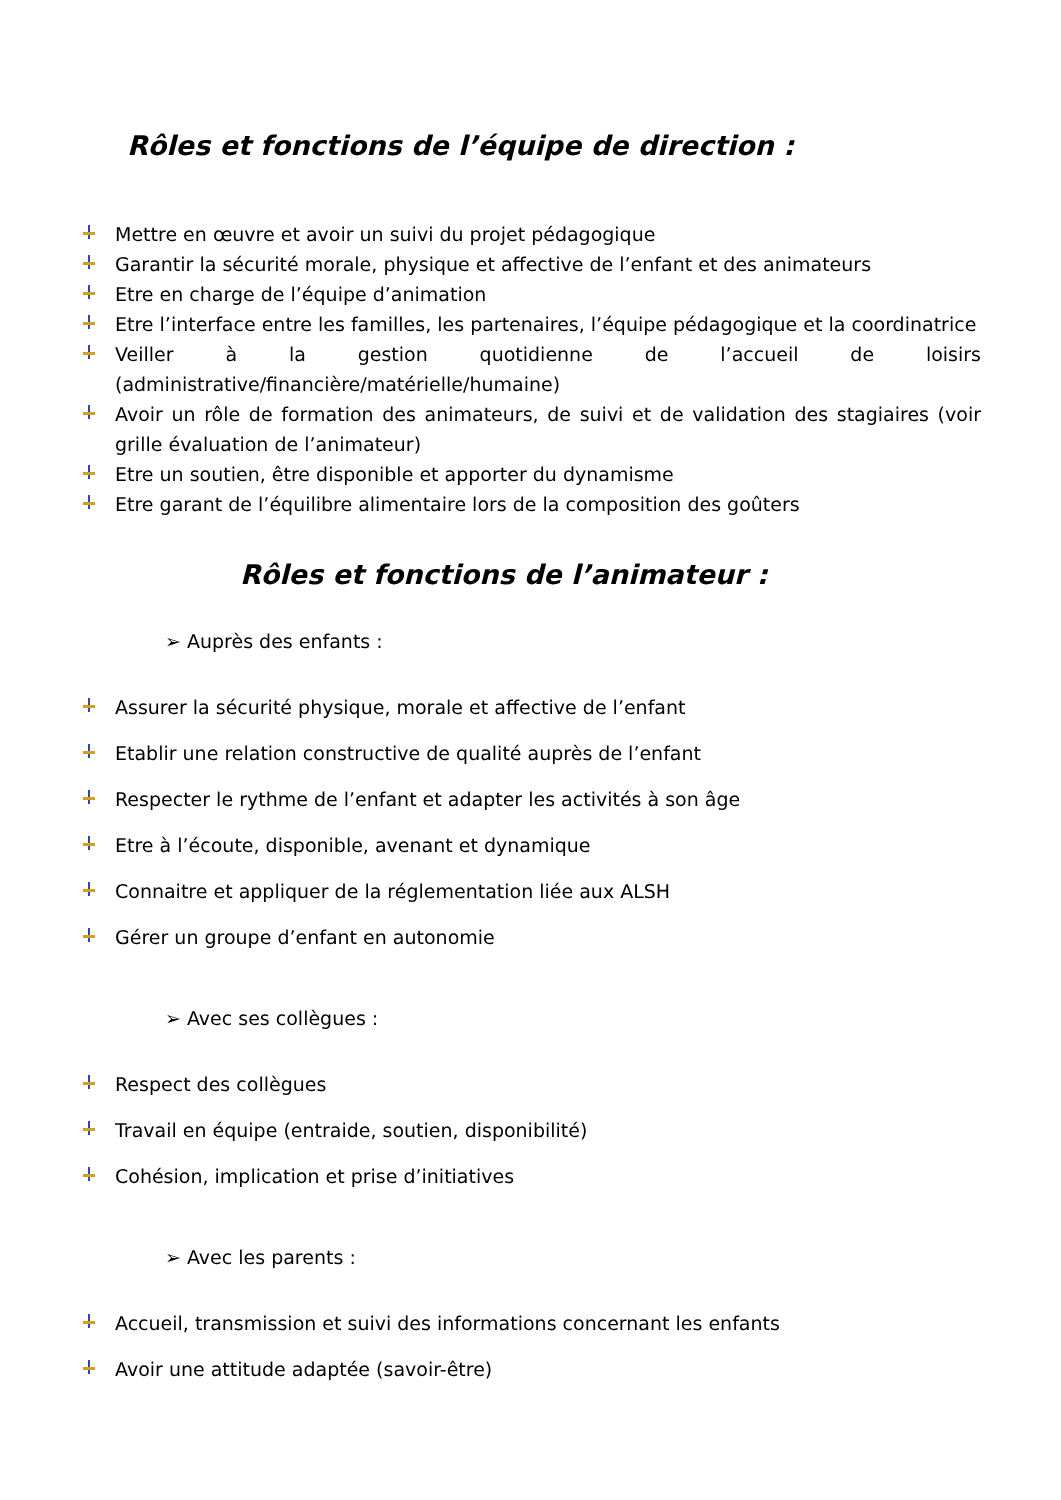Rôles et fonctions de l’équipe de direction :
Mettre en œuvre et avoir un suivi du projet pédagogique
Garantir la sécurité morale, physique et affective de l’enfant et des animateurs
Etre en charge de l’équipe d’animation
Etre l’interface entre les familles, les partenaires, l’équipe pédagogique et la coordinatrice
Veiller à la gestion quotidienne de l’accueil de loisirs (administrative/financière/matérielle/humaine)
Avoir un rôle de formation des animateurs, de suivi et de validation des stagiaires (voir grille évaluation de l’animateur)
Etre un soutien, être disponible et apporter du dynamisme
Etre garant de l’équilibre alimentaire lors de la composition des goûters
Rôles et fonctions de l’animateur :
➢ Auprès des enfants :
Assurer la sécurité physique, morale et affective de l’enfant
Etablir une relation constructive de qualité auprès de l’enfant
Respecter le rythme de l’enfant et adapter les activités à son âge
Etre à l’écoute, disponible, avenant et dynamique
Connaitre et appliquer de la réglementation liée aux ALSH
Gérer un groupe d’enfant en autonomie
➢ Avec ses collègues :
Respect des collègues
Travail en équipe (entraide, soutien, disponibilité)
Cohésion, implication et prise d’initiatives
➢ Avec les parents :
Accueil, transmission et suivi des informations concernant les enfants
Avoir une attitude adaptée (savoir-être)